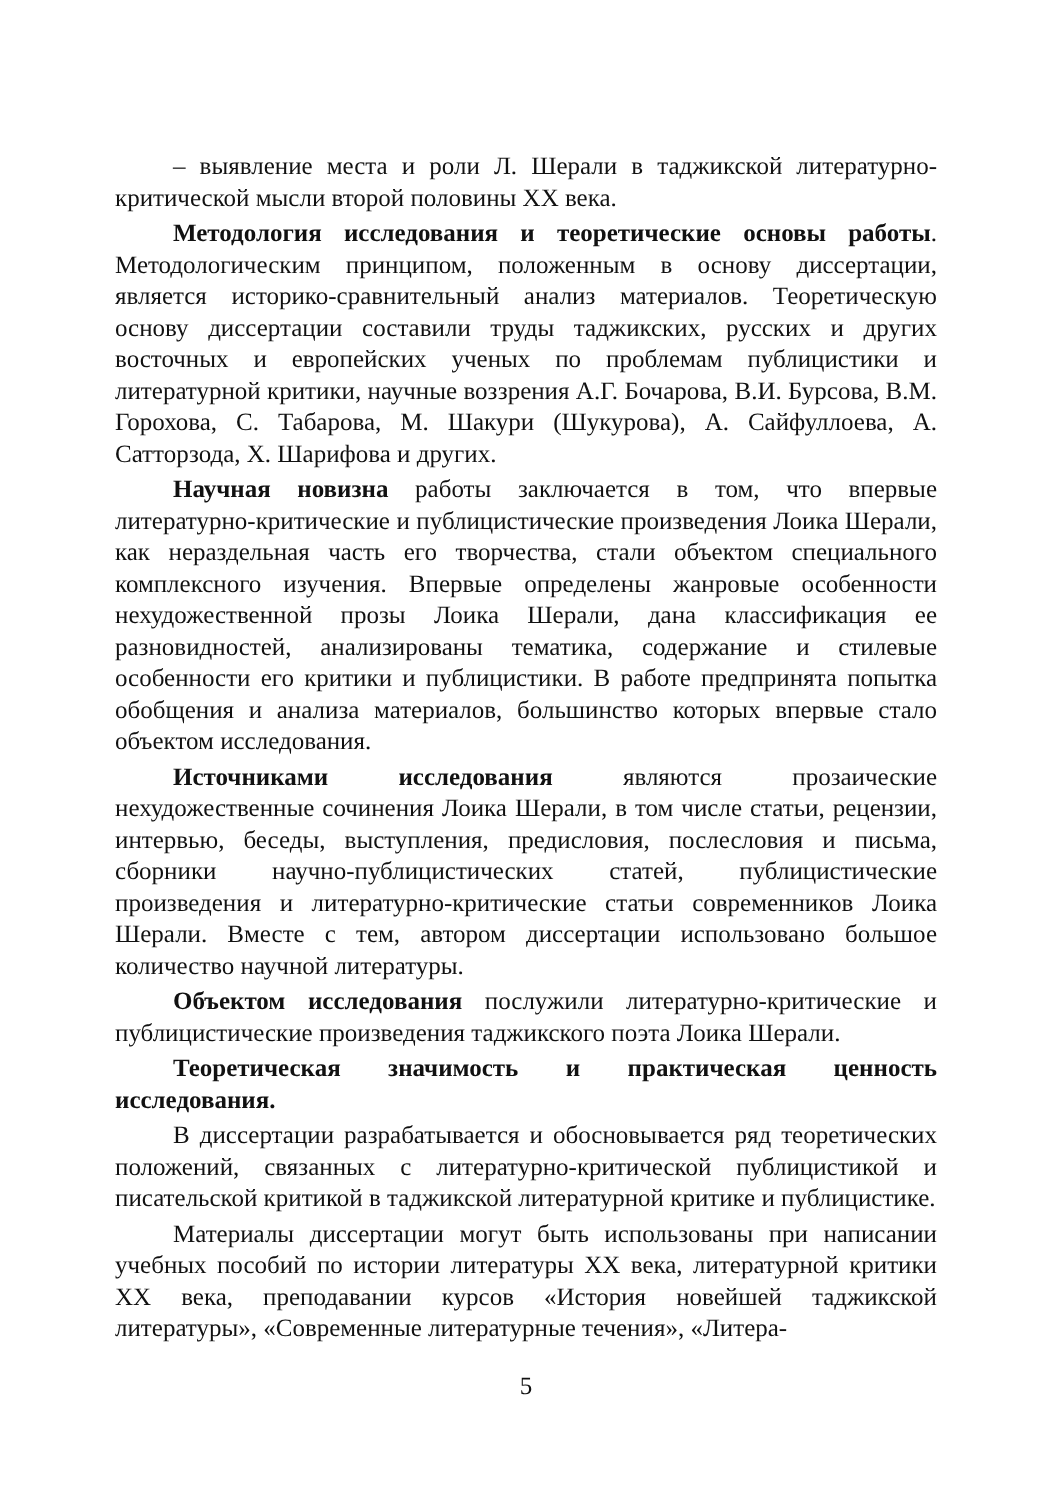– выявление места и роли Л. Шерали в таджикской литературно-критической мысли второй половины XX века.
Методология исследования и теоретические основы работы. Методологическим принципом, положенным в основу диссертации, является историко-сравнительный анализ материалов. Теоретическую основу диссертации составили труды таджикских, русских и других восточных и европейских ученых по проблемам публицистики и литературной критики, научные воззрения А.Г. Бочарова, В.И. Бурсова, В.М. Горохова, С. Табарова, М. Шакури (Шукурова), А. Сайфуллоева, А. Сатторзода, Х. Шарифова и других.
Научная новизна работы заключается в том, что впервые литературно-критические и публицистические произведения Лоика Шерали, как нераздельная часть его творчества, стали объектом специального комплексного изучения. Впервые определены жанровые особенности нехудожественной прозы Лоика Шерали, дана классификация ее разновидностей, анализированы тематика, содержание и стилевые особенности его критики и публицистики. В работе предпринята попытка обобщения и анализа материалов, большинство которых впервые стало объектом исследования.
Источниками исследования являются прозаические нехудожественные сочинения Лоика Шерали, в том числе статьи, рецензии, интервью, беседы, выступления, предисловия, послесловия и письма, сборники научно-публицистических статей, публицистические произведения и литературно-критические статьи современников Лоика Шерали. Вместе с тем, автором диссертации использовано большое количество научной литературы.
Объектом исследования послужили литературно-критические и публицистические произведения таджикского поэта Лоика Шерали.
Теоретическая значимость и практическая ценность исследования.
В диссертации разрабатывается и обосновывается ряд теоретических положений, связанных с литературно-критической публицистикой и писательской критикой в таджикской литературной критике и публицистике.
Материалы диссертации могут быть использованы при написании учебных пособий по истории литературы XX века, литературной критики XX века, преподавании курсов «История новейшей таджикской литературы», «Современные литературные течения», «Литера-
5